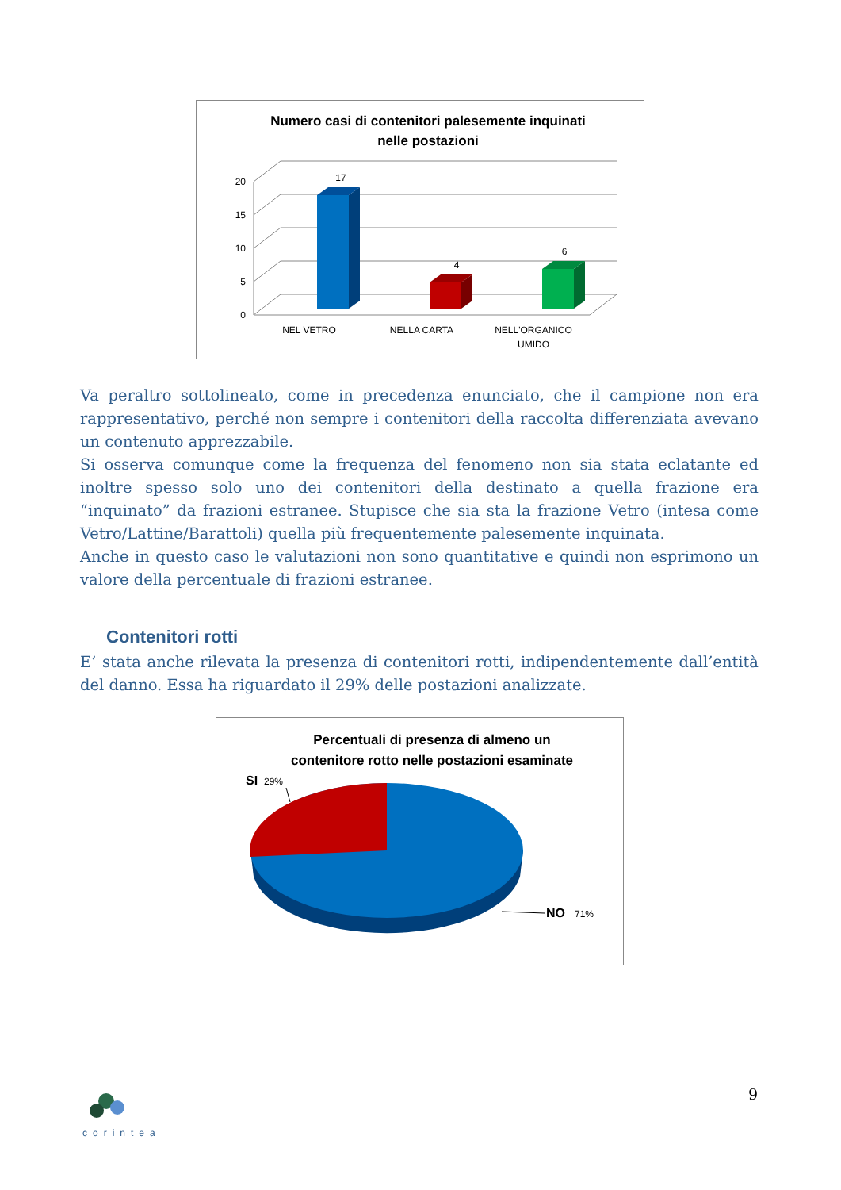Numero casi di contenitori palesemente inquinati
nelle postazioni
20
15
10
5
0
17
4
6
NEL VETRO
NELLA CARTA
NELL'ORGANICO
UMIDO
Va peraltro sottolineato, come in precedenza enunciato, che il campione non era rappresentativo, perché non sempre i contenitori della raccolta differenziata avevano un contenuto apprezzabile.
Si osserva comunque come la frequenza del fenomeno non sia stata eclatante ed inoltre spesso solo uno dei contenitori della destinato a quella frazione era “inquinato” da frazioni estranee. Stupisce che sia sta la frazione Vetro (intesa come Vetro/Lattine/Barattoli) quella più frequentemente palesemente inquinata.
Anche in questo caso le valutazioni non sono quantitative e quindi non esprimono un valore della percentuale di frazioni estranee.
Contenitori rotti
E’ stata anche rilevata la presenza di contenitori rotti, indipendentemente dall’entità del danno. Essa ha riguardato il 29% delle postazioni analizzate.
Percentuali di presenza di almeno un
contenitore rotto nelle postazioni esaminate
SI
29%
NO
71%
corintea 9